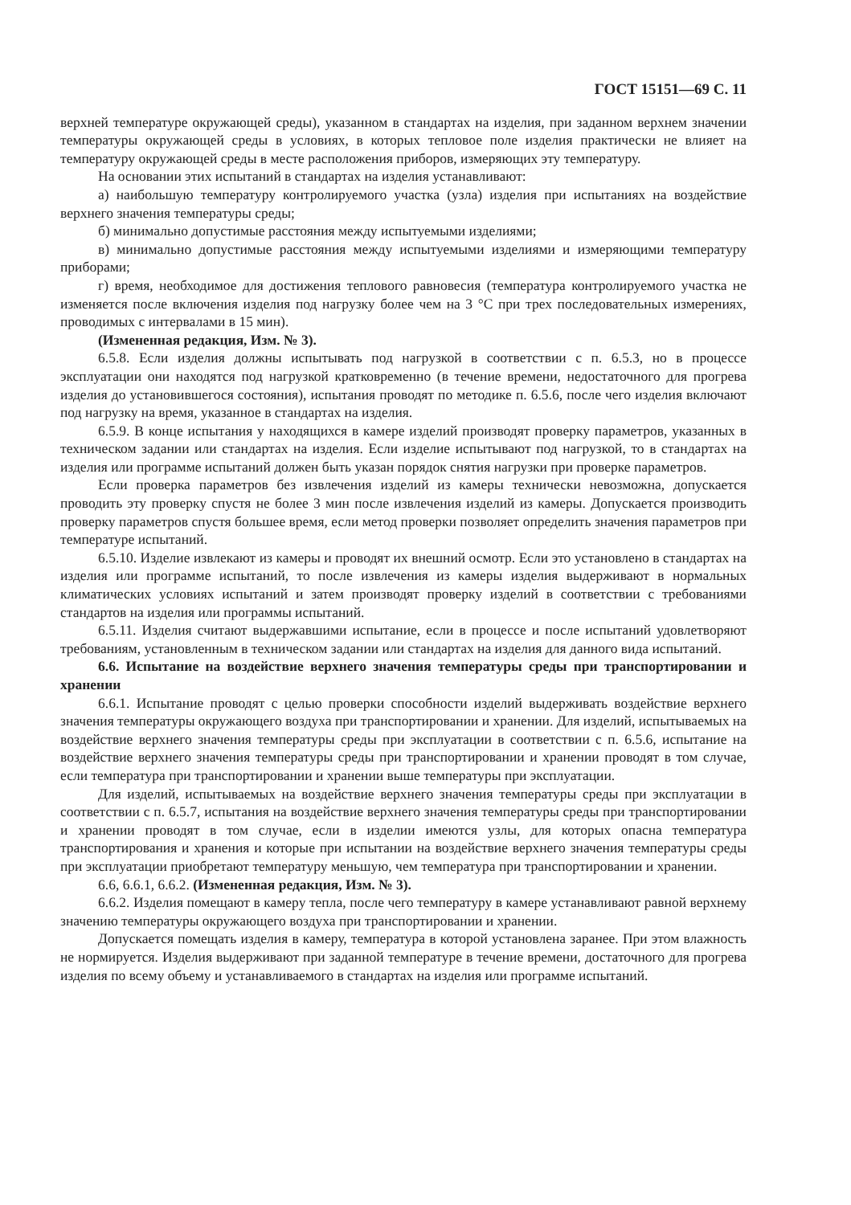ГОСТ 15151—69 С. 11
верхней температуре окружающей среды), указанном в стандартах на изделия, при заданном верхнем значении температуры окружающей среды в условиях, в которых тепловое поле изделия практически не влияет на температуру окружающей среды в месте расположения приборов, измеряющих эту температуру.
На основании этих испытаний в стандартах на изделия устанавливают:
а) наибольшую температуру контролируемого участка (узла) изделия при испытаниях на воздействие верхнего значения температуры среды;
б) минимально допустимые расстояния между испытуемыми изделиями;
в) минимально допустимые расстояния между испытуемыми изделиями и измеряющими температуру приборами;
г) время, необходимое для достижения теплового равновесия (температура контролируемого участка не изменяется после включения изделия под нагрузку более чем на 3 °С при трех последовательных измерениях, проводимых с интервалами в 15 мин).
(Измененная редакция, Изм. № 3).
6.5.8. Если изделия должны испытывать под нагрузкой в соответствии с п. 6.5.3, но в процессе эксплуатации они находятся под нагрузкой кратковременно (в течение времени, недостаточного для прогрева изделия до установившегося состояния), испытания проводят по методике п. 6.5.6, после чего изделия включают под нагрузку на время, указанное в стандартах на изделия.
6.5.9. В конце испытания у находящихся в камере изделий производят проверку параметров, указанных в техническом задании или стандартах на изделия. Если изделие испытывают под нагрузкой, то в стандартах на изделия или программе испытаний должен быть указан порядок снятия нагрузки при проверке параметров.
Если проверка параметров без извлечения изделий из камеры технически невозможна, допускается проводить эту проверку спустя не более 3 мин после извлечения изделий из камеры. Допускается производить проверку параметров спустя большее время, если метод проверки позволяет определить значения параметров при температуре испытаний.
6.5.10. Изделие извлекают из камеры и проводят их внешний осмотр. Если это установлено в стандартах на изделия или программе испытаний, то после извлечения из камеры изделия выдерживают в нормальных климатических условиях испытаний и затем производят проверку изделий в соответствии с требованиями стандартов на изделия или программы испытаний.
6.5.11. Изделия считают выдержавшими испытание, если в процессе и после испытаний удовлетворяют требованиям, установленным в техническом задании или стандартах на изделия для данного вида испытаний.
6.6. Испытание на воздействие верхнего значения температуры среды при транспортировании и хранении
6.6.1. Испытание проводят с целью проверки способности изделий выдерживать воздействие верхнего значения температуры окружающего воздуха при транспортировании и хранении. Для изделий, испытываемых на воздействие верхнего значения температуры среды при эксплуатации в соответствии с п. 6.5.6, испытание на воздействие верхнего значения температуры среды при транспортировании и хранении проводят в том случае, если температура при транспортировании и хранении выше температуры при эксплуатации.
Для изделий, испытываемых на воздействие верхнего значения температуры среды при эксплуатации в соответствии с п. 6.5.7, испытания на воздействие верхнего значения температуры среды при транспортировании и хранении проводят в том случае, если в изделии имеются узлы, для которых опасна температура транспортирования и хранения и которые при испытании на воздействие верхнего значения температуры среды при эксплуатации приобретают температуру меньшую, чем температура при транспортировании и хранении.
6.6, 6.6.1, 6.6.2. (Измененная редакция, Изм. № 3).
6.6.2. Изделия помещают в камеру тепла, после чего температуру в камере устанавливают равной верхнему значению температуры окружающего воздуха при транспортировании и хранении.
Допускается помещать изделия в камеру, температура в которой установлена заранее. При этом влажность не нормируется. Изделия выдерживают при заданной температуре в течение времени, достаточного для прогрева изделия по всему объему и устанавливаемого в стандартах на изделия или программе испытаний.